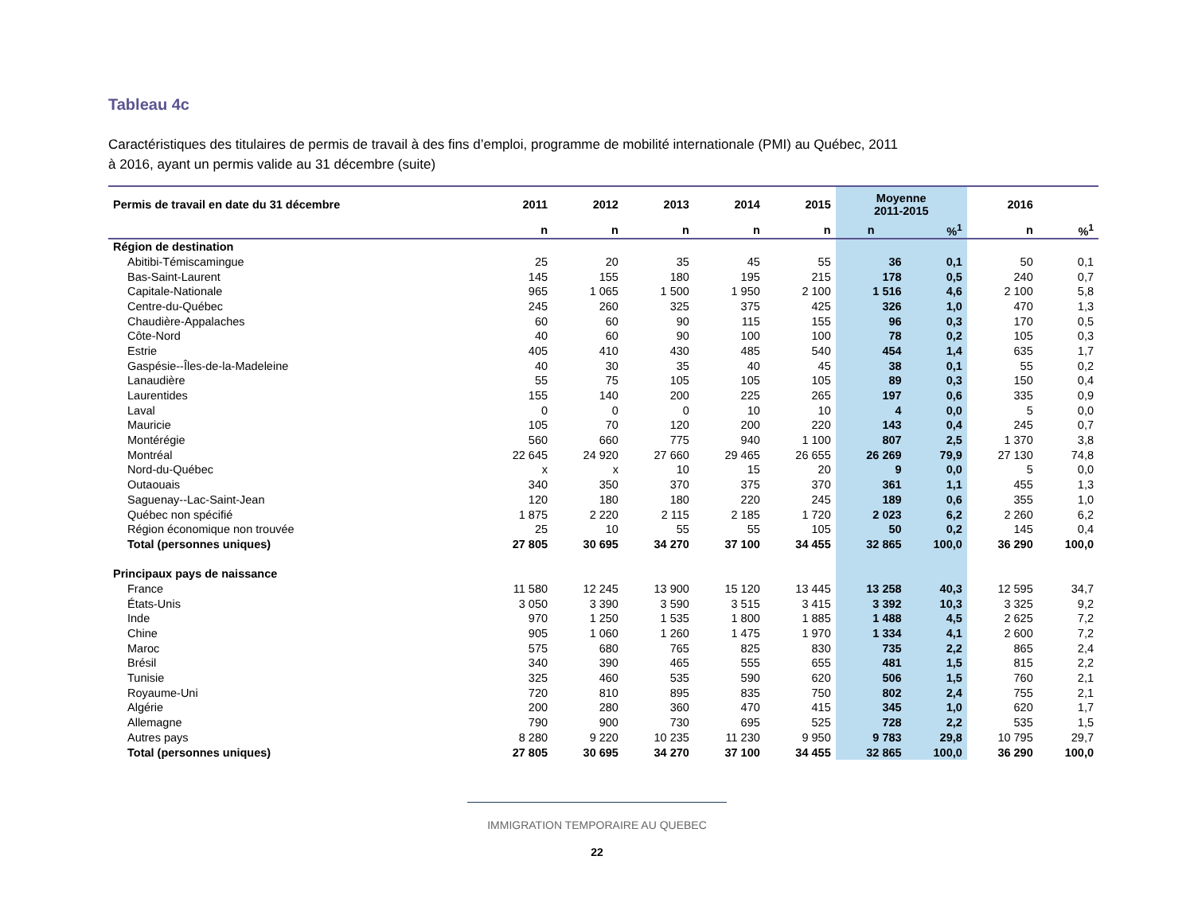Tableau 4c
Caractéristiques des titulaires de permis de travail à des fins d’emploi, programme de mobilité internationale (PMI) au Québec, 2011
à 2016, ayant un permis valide au 31 décembre (suite)
| Permis de travail en date du 31 décembre | 2011 | 2012 | 2013 | 2014 | 2015 | Moyenne 2011-2015 | | 2016 | |
| --- | --- | --- | --- | --- | --- | --- | --- | --- | --- |
| | n | n | n | n | n | n | %<sup>1</sup> | n | %<sup>1</sup> |
| Région de destination | | | | | | | | | |
| Abitibi-Témiscamingue | 25 | 20 | 35 | 45 | 55 | 36 | 0,1 | 50 | 0,1 |
| Bas-Saint-Laurent | 145 | 155 | 180 | 195 | 215 | 178 | 0,5 | 240 | 0,7 |
| Capitale-Nationale | 965 | 1 065 | 1 500 | 1 950 | 2 100 | 1 516 | 4,6 | 2 100 | 5,8 |
| Centre-du-Québec | 245 | 260 | 325 | 375 | 425 | 326 | 1,0 | 470 | 1,3 |
| Chaudière-Appalaches | 60 | 60 | 90 | 115 | 155 | 96 | 0,3 | 170 | 0,5 |
| Côte-Nord | 40 | 60 | 90 | 100 | 100 | 78 | 0,2 | 105 | 0,3 |
| Estrie | 405 | 410 | 430 | 485 | 540 | 454 | 1,4 | 635 | 1,7 |
| Gaspésie--Îles-de-la-Madeleine | 40 | 30 | 35 | 40 | 45 | 38 | 0,1 | 55 | 0,2 |
| Lanaudière | 55 | 75 | 105 | 105 | 105 | 89 | 0,3 | 150 | 0,4 |
| Laurentides | 155 | 140 | 200 | 225 | 265 | 197 | 0,6 | 335 | 0,9 |
| Laval | 0 | 0 | 0 | 10 | 10 | 4 | 0,0 | 5 | 0,0 |
| Mauricie | 105 | 70 | 120 | 200 | 220 | 143 | 0,4 | 245 | 0,7 |
| Montérégie | 560 | 660 | 775 | 940 | 1 100 | 807 | 2,5 | 1 370 | 3,8 |
| Montréal | 22 645 | 24 920 | 27 660 | 29 465 | 26 655 | 26 269 | 79,9 | 27 130 | 74,8 |
| Nord-du-Québec | x | x | 10 | 15 | 20 | 9 | 0,0 | 5 | 0,0 |
| Outaouais | 340 | 350 | 370 | 375 | 370 | 361 | 1,1 | 455 | 1,3 |
| Saguenay--Lac-Saint-Jean | 120 | 180 | 180 | 220 | 245 | 189 | 0,6 | 355 | 1,0 |
| Québec non spécifié | 1 875 | 2 220 | 2 115 | 2 185 | 1 720 | 2 023 | 6,2 | 2 260 | 6,2 |
| Région économique non trouvée | 25 | 10 | 55 | 55 | 105 | 50 | 0,2 | 145 | 0,4 |
| Total (personnes uniques) | 27 805 | 30 695 | 34 270 | 37 100 | 34 455 | 32 865 | 100,0 | 36 290 | 100,0 |
| Principaux pays de naissance | | | | | | | | | |
| France | 11 580 | 12 245 | 13 900 | 15 120 | 13 445 | 13 258 | 40,3 | 12 595 | 34,7 |
| États-Unis | 3 050 | 3 390 | 3 590 | 3 515 | 3 415 | 3 392 | 10,3 | 3 325 | 9,2 |
| Inde | 970 | 1 250 | 1 535 | 1 800 | 1 885 | 1 488 | 4,5 | 2 625 | 7,2 |
| Chine | 905 | 1 060 | 1 260 | 1 475 | 1 970 | 1 334 | 4,1 | 2 600 | 7,2 |
| Maroc | 575 | 680 | 765 | 825 | 830 | 735 | 2,2 | 865 | 2,4 |
| Brésil | 340 | 390 | 465 | 555 | 655 | 481 | 1,5 | 815 | 2,2 |
| Tunisie | 325 | 460 | 535 | 590 | 620 | 506 | 1,5 | 760 | 2,1 |
| Royaume-Uni | 720 | 810 | 895 | 835 | 750 | 802 | 2,4 | 755 | 2,1 |
| Algérie | 200 | 280 | 360 | 470 | 415 | 345 | 1,0 | 620 | 1,7 |
| Allemagne | 790 | 900 | 730 | 695 | 525 | 728 | 2,2 | 535 | 1,5 |
| Autres pays | 8 280 | 9 220 | 10 235 | 11 230 | 9 950 | 9 783 | 29,8 | 10 795 | 29,7 |
| Total (personnes uniques) | 27 805 | 30 695 | 34 270 | 37 100 | 34 455 | 32 865 | 100,0 | 36 290 | 100,0 |
IMMIGRATION TEMPORAIRE AU QUEBEC
22